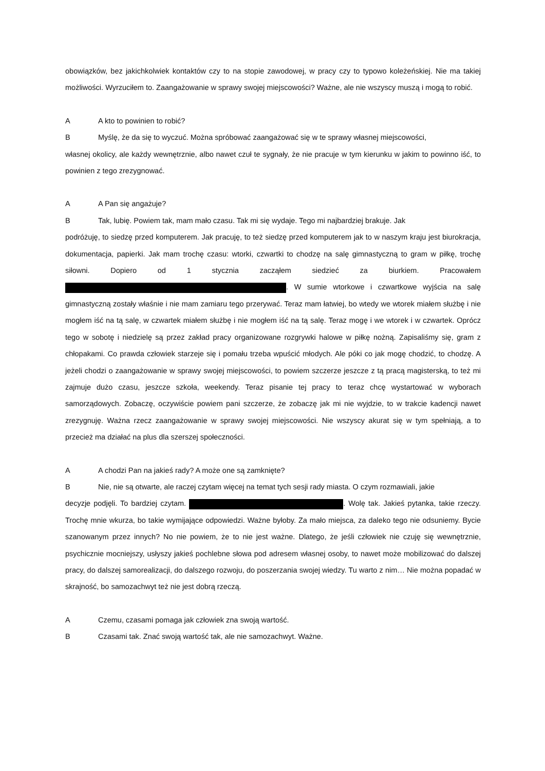obowiązków, bez jakichkolwiek kontaktów czy to na stopie zawodowej, w pracy czy to typowo koleżeńskiej. Nie ma takiej możliwości. Wyrzuciłem to. Zaangażowanie w sprawy swojej miejscowości? Ważne, ale nie wszyscy muszą i mogą to robić.
A A kto to powinien to robić?
B Myślę, że da się to wyczuć. Można spróbować zaangażować się w te sprawy własnej miejscowości,
własnej okolicy, ale każdy wewnętrznie, albo nawet czuł te sygnały, że nie pracuje w tym kierunku w jakim to powinno iść, to powinien z tego zrezygnować.
A A Pan się angażuje?
B Tak, lubię. Powiem tak, mam mało czasu. Tak mi się wydaje. Tego mi najbardziej brakuje. Jak
podróżuję, to siedzę przed komputerem. Jak pracuję, to też siedzę przed komputerem jak to w naszym kraju jest biurokracja, dokumentacja, papierki. Jak mam trochę czasu: wtorki, czwartki to chodzę na salę gimnastyczną to gram w piłkę, trochę siłowni. Dopiero od 1 stycznia zacząłem siedzieć za biurkiem. Pracowałem . W sumie wtorkowe i czwartkowe wyjścia na salę gimnastyczną zostały właśnie i nie mam zamiaru tego przerywać. Teraz mam łatwiej, bo wtedy we wtorek miałem służbę i nie mogłem iść na tą salę, w czwartek miałem służbę i nie mogłem iść na tą salę. Teraz mogę i we wtorek i w czwartek. Oprócz tego w sobotę i niedzielę są przez zakład pracy organizowane rozgrywki halowe w piłkę nożną. Zapisaliśmy się, gram z chłopakami. Co prawda człowiek starzeje się i pomału trzeba wpuścić młodych. Ale póki co jak mogę chodzić, to chodzę. A jeżeli chodzi o zaangażowanie w sprawy swojej miejscowości, to powiem szczerze jeszcze z tą pracą magisterską, to też mi zajmuje dużo czasu, jeszcze szkoła, weekendy. Teraz pisanie tej pracy to teraz chcę wystartować w wyborach samorządowych. Zobaczę, oczywiście powiem pani szczerze, że zobaczę jak mi nie wyjdzie, to w trakcie kadencji nawet zrezygnuję. Ważna rzecz zaangażowanie w sprawy swojej miejscowości. Nie wszyscy akurat się w tym spełniają, a to przecież ma działać na plus dla szerszej społeczności.
A A chodzi Pan na jakieś rady? A może one są zamknięte?
B Nie, nie są otwarte, ale raczej czytam więcej na temat tych sesji rady miasta. O czym rozmawiali, jakie
decyzje podjęli. To bardziej czytam. . Wolę tak. Jakieś pytanka, takie rzeczy. Trochę mnie wkurza, bo takie wymijające odpowiedzi. Ważne byłoby. Za mało miejsca, za daleko tego nie odsuniemy. Bycie szanowanym przez innych? No nie powiem, że to nie jest ważne. Dlatego, że jeśli człowiek nie czuję się wewnętrznie, psychicznie mocniejszy, usłyszy jakieś pochlebne słowa pod adresem własnej osoby, to nawet może mobilizować do dalszej pracy, do dalszej samorealizacji, do dalszego rozwoju, do poszerzania swojej wiedzy. Tu warto z nim… Nie można popadać w skrajność, bo samozachwyt też nie jest dobrą rzeczą.
A Czemu, czasami pomaga jak człowiek zna swoją wartość.
B Czasami tak. Znać swoją wartość tak, ale nie samozachwyt. Ważne.